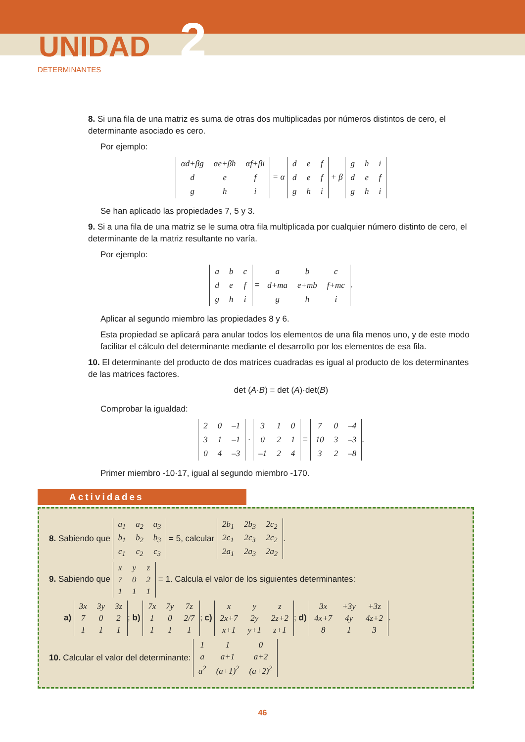UNIDAD 2
DETERMINANTES
8. Si una fila de una matriz es suma de otras dos multiplicadas por números distintos de cero, el determinante asociado es cero.
Por ejemplo:
| αd+βg | αe+βh | αf+βi |
| d | e | f |
| g | h | i |
= α
| d | e | f |
| d | e | f |
| g | h | i |
+ β
| g | h | i |
| d | e | f |
| g | h | i |
Se han aplicado las propiedades 7, 5 y 3.
9. Si a una fila de una matriz se le suma otra fila multiplicada por cualquier número distinto de cero, el determinante de la matriz resultante no varía.
Por ejemplo:
| a | b | c |
| d | e | f |
| g | h | i |
=
| a | b | c |
| d+ma | e+mb | f+mc |
| g | h | i |
.
Aplicar al segundo miembro las propiedades 8 y 6.
Esta propiedad se aplicará para anular todos los elementos de una fila menos uno, y de este modo facilitar el cálculo del determinante mediante el desarrollo por los elementos de esa fila.
10. El determinante del producto de dos matrices cuadradas es igual al producto de los determinantes de las matrices factores.
det (A·B) = det (A)·det(B)
Comprobar la igualdad:
| 2 | 0 | –1 |
| 3 | 1 | –1 |
| 0 | 4 | –3 |
·
| 3 | 1 | 0 |
| 0 | 2 | 1 |
| –1 | 2 | 4 |
=
| 7 | 0 | –4 |
| 10 | 3 | –3 |
| 3 | 2 | –8 |
.
Primer miembro -10·17, igual al segundo miembro -170.
Actividades
8. Sabiendo que
| a<sub>1</sub> | a<sub>2</sub> | a<sub>3</sub> |
| b<sub>1</sub> | b<sub>2</sub> | b<sub>3</sub> |
| c<sub>1</sub> | c<sub>2</sub> | c<sub>3</sub> |
= 5, calcular
| 2b<sub>1</sub> | 2b<sub>3</sub> | 2c<sub>2</sub> |
| 2c<sub>1</sub> | 2c<sub>3</sub> | 2c<sub>2</sub> |
| 2a<sub>1</sub> | 2a<sub>3</sub> | 2a<sub>2</sub> |
.
9. Sabiendo que
| x | y | z |
| 7 | 0 | 2 |
| 1 | 1 | 1 |
= 1. Calcula el valor de los siguientes determinantes:
a)
| 3x | 3y | 3z |
| 7 | 0 | 2 |
| 1 | 1 | 1 |
; b)
| 7x | 7y | 7z |
| 1 | 0 | 2/7 |
| 1 | 1 | 1 |
; c)
| x | y | z |
| 2x+7 | 2y | 2z+2 |
| x+1 | y+1 | z+1 |
; d)
| 3x | +3y | +3z |
| 4x+7 | 4y | 4z+2 |
| 8 | 1 | 3 |
.
10. Calcular el valor del determinante:
| 1 | 1 | 0 |
| a | a+1 | a+2 |
| a<sup>2</sup> | (a+1)<sup>2</sup> | (a+2)<sup>2</sup> |
46